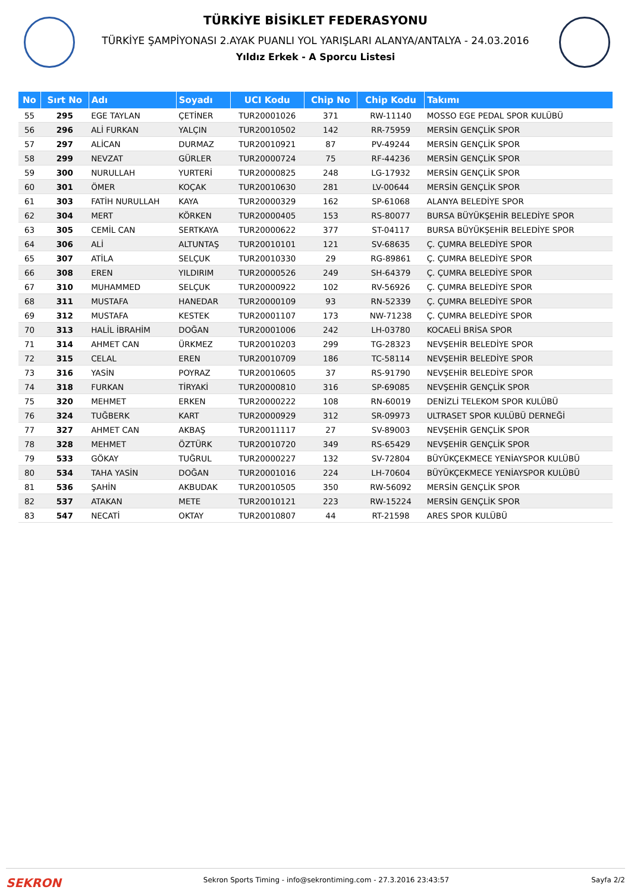TÜRKİYE BİSİKLET FEDERASYONU
TÜRKİYE ŞAMPİYONASI 2.AYAK PUANLI YOL YARIŞLARI ALANYA/ANTALYA - 24.03.2016
Yıldız Erkek - A Sporcu Listesi
| No | Sırt No | Adı | Soyadı | UCI Kodu | Chip No | Chip Kodu | Takımı |
| --- | --- | --- | --- | --- | --- | --- | --- |
| 55 | 295 | EGE TAYLAN | ÇETİNER | TUR20001026 | 371 | RW-11140 | MOSSO EGE PEDAL SPOR KULÜBÜ |
| 56 | 296 | ALİ FURKAN | YALÇIN | TUR20010502 | 142 | RR-75959 | MERSİN GENÇLİK SPOR |
| 57 | 297 | ALİCAN | DURMAZ | TUR20010921 | 87 | PV-49244 | MERSİN GENÇLİK SPOR |
| 58 | 299 | NEVZAT | GÜRLER | TUR20000724 | 75 | RF-44236 | MERSİN GENÇLİK SPOR |
| 59 | 300 | NURULLAH | YURTERİ | TUR20000825 | 248 | LG-17932 | MERSİN GENÇLİK SPOR |
| 60 | 301 | ÖMER | KOÇAK | TUR20010630 | 281 | LV-00644 | MERSİN GENÇLİK SPOR |
| 61 | 303 | FATİH NURULLAH | KAYA | TUR20000329 | 162 | SP-61068 | ALANYA BELEDİYE SPOR |
| 62 | 304 | MERT | KÖRKEN | TUR20000405 | 153 | RS-80077 | BURSA BÜYÜKŞEHİR BELEDİYE SPOR |
| 63 | 305 | CEMİL CAN | SERTKAYA | TUR20000622 | 377 | ST-04117 | BURSA BÜYÜKŞEHİR BELEDİYE SPOR |
| 64 | 306 | ALİ | ALTUNTAŞ | TUR20010101 | 121 | SV-68635 | Ç. ÇUMRA BELEDİYE SPOR |
| 65 | 307 | ATİLA | SELÇUK | TUR20010330 | 29 | RG-89861 | Ç. ÇUMRA BELEDİYE SPOR |
| 66 | 308 | EREN | YILDIRIM | TUR20000526 | 249 | SH-64379 | Ç. ÇUMRA BELEDİYE SPOR |
| 67 | 310 | MUHAMMED | SELÇUK | TUR20000922 | 102 | RV-56926 | Ç. ÇUMRA BELEDİYE SPOR |
| 68 | 311 | MUSTAFA | HANEDAR | TUR20000109 | 93 | RN-52339 | Ç. ÇUMRA BELEDİYE SPOR |
| 69 | 312 | MUSTAFA | KESTEK | TUR20001107 | 173 | NW-71238 | Ç. ÇUMRA BELEDİYE SPOR |
| 70 | 313 | HALİL İBRAHİM | DOĞAN | TUR20001006 | 242 | LH-03780 | KOCAELİ BRİSA SPOR |
| 71 | 314 | AHMET CAN | ÜRKMEZ | TUR20010203 | 299 | TG-28323 | NEVŞEHİR BELEDİYE SPOR |
| 72 | 315 | CELAL | EREN | TUR20010709 | 186 | TC-58114 | NEVŞEHİR BELEDİYE SPOR |
| 73 | 316 | YASİN | POYRAZ | TUR20010605 | 37 | RS-91790 | NEVŞEHİR BELEDİYE SPOR |
| 74 | 318 | FURKAN | TİRYAKİ | TUR20000810 | 316 | SP-69085 | NEVŞEHİR GENÇLİK SPOR |
| 75 | 320 | MEHMET | ERKEN | TUR20000222 | 108 | RN-60019 | DENİZLİ TELEKOM SPOR KULÜBÜ |
| 76 | 324 | TUĞBERK | KART | TUR20000929 | 312 | SR-09973 | ULTRASET SPOR KULÜBÜ DERNEĞİ |
| 77 | 327 | AHMET CAN | AKBAŞ | TUR20011117 | 27 | SV-89003 | NEVŞEHİR GENÇLİK SPOR |
| 78 | 328 | MEHMET | ÖZTÜRK | TUR20010720 | 349 | RS-65429 | NEVŞEHİR GENÇLİK SPOR |
| 79 | 533 | GÖKAY | TUĞRUL | TUR20000227 | 132 | SV-72804 | BÜYÜKÇEKMECE YENİAYSPOR KULÜBÜ |
| 80 | 534 | TAHA YASİN | DOĞAN | TUR20001016 | 224 | LH-70604 | BÜYÜKÇEKMECE YENİAYSPOR KULÜBÜ |
| 81 | 536 | ŞAHİN | AKBUDAK | TUR20010505 | 350 | RW-56092 | MERSİN GENÇLİK SPOR |
| 82 | 537 | ATAKAN | METE | TUR20010121 | 223 | RW-15224 | MERSİN GENÇLİK SPOR |
| 83 | 547 | NECATİ | OKTAY | TUR20010807 | 44 | RT-21598 | ARES SPOR KULÜBÜ |
SEKRON Sekron Sports Timing - info@sekrontiming.com - 27.3.2016 23:43:57 Sayfa 2/2